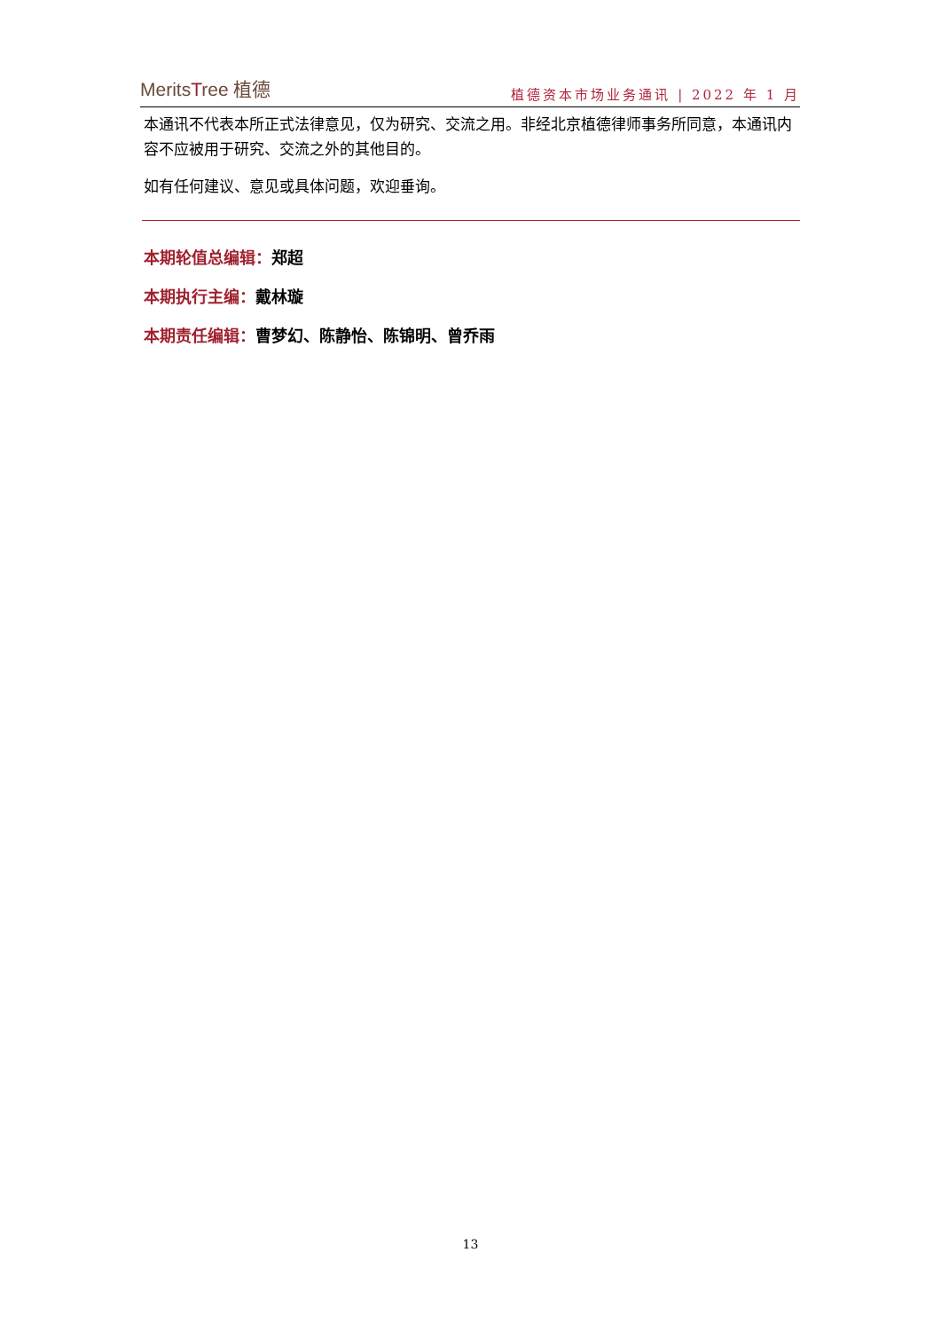MeritsTree 植德
植德资本市场业务通讯 | 2022 年 1 月
本通讯不代表本所正式法律意见，仅为研究、交流之用。非经北京植德律师事务所同意，本通讯内容不应被用于研究、交流之外的其他目的。
如有任何建议、意见或具体问题，欢迎垂询。
本期轮值总编辑：郑超
本期执行主编：戴林璇
本期责任编辑：曹梦幻、陈静怡、陈锦明、曾乔雨
13